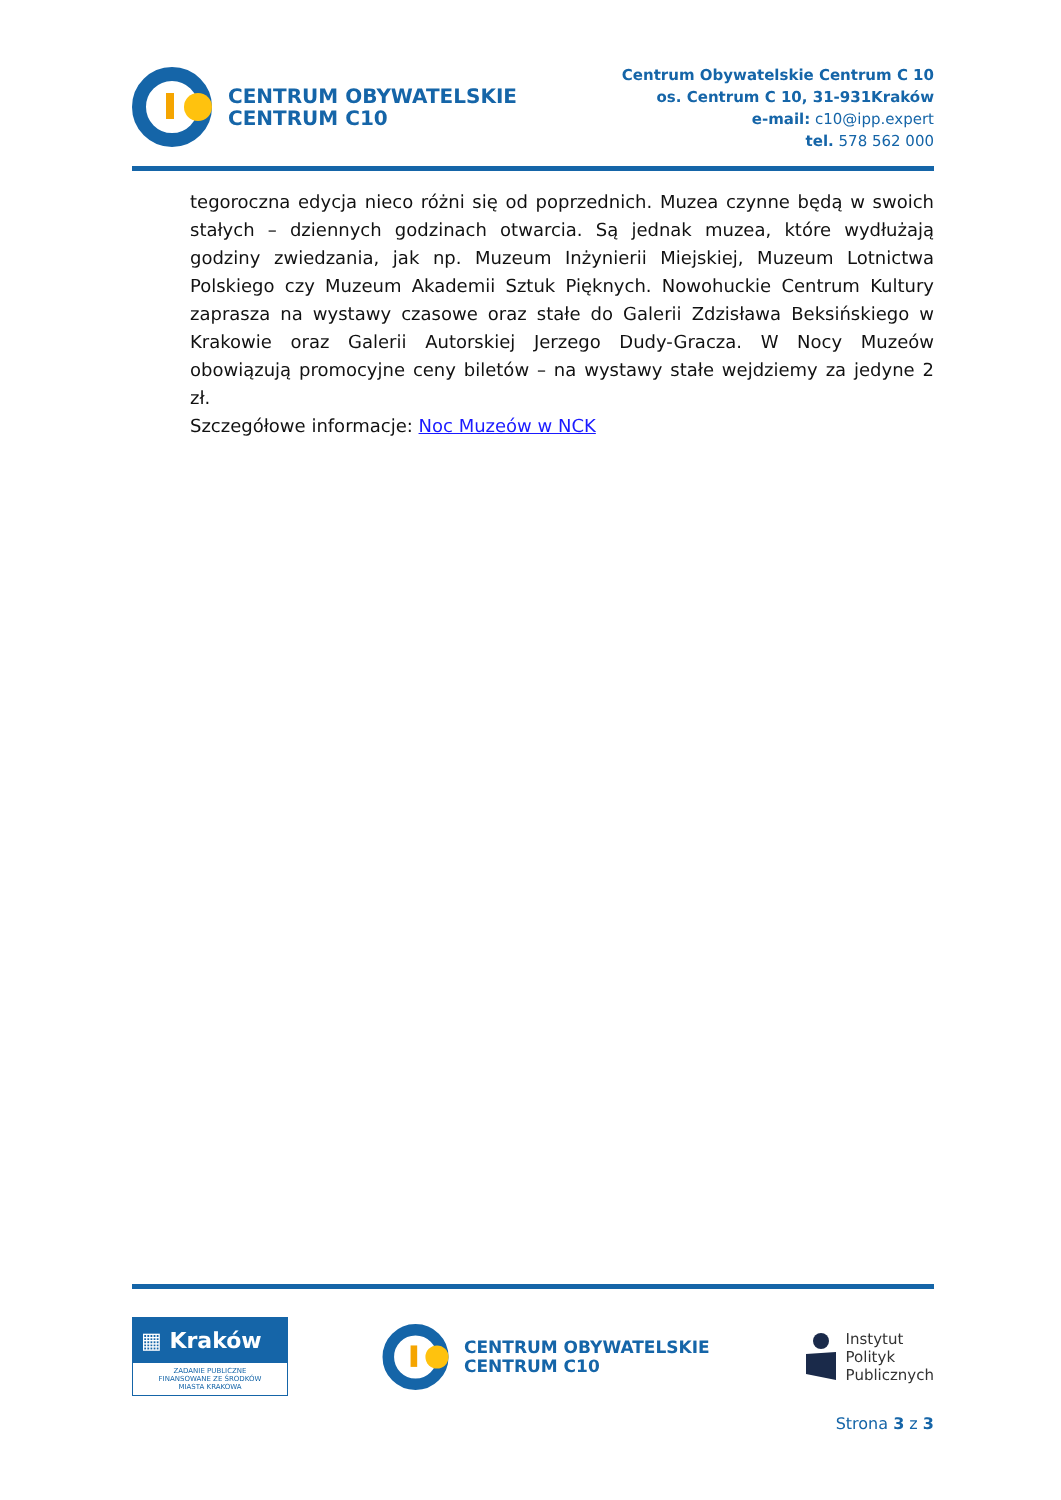CENTRUM OBYWATELSKIE
CENTRUM C10
Centrum Obywatelskie Centrum C 10
os. Centrum C 10, 31-931Kraków
e-mail: c10@ipp.expert
tel. 578 562 000
tegoroczna edycja nieco różni się od poprzednich. Muzea czynne będą w swoich stałych – dziennych godzinach otwarcia. Są jednak muzea, które wydłużają godziny zwiedzania, jak np. Muzeum Inżynierii Miejskiej, Muzeum Lotnictwa Polskiego czy Muzeum Akademii Sztuk Pięknych. Nowohuckie Centrum Kultury zaprasza na wystawy czasowe oraz stałe do Galerii Zdzisława Beksińskiego w Krakowie oraz Galerii Autorskiej Jerzego Dudy-Gracza. W Nocy Muzeów obowiązują promocyjne ceny biletów – na wystawy stałe wejdziemy za jedyne 2 zł.
Szczegółowe informacje: Noc Muzeów w NCK
▦ Kraków
ZADANIE PUBLICZNE
FINANSOWANE ZE ŚRODKÓW
MIASTA KRAKOWA
CENTRUM OBYWATELSKIE
CENTRUM C10
Instytut
Polityk
Publicznych
Strona 3 z 3